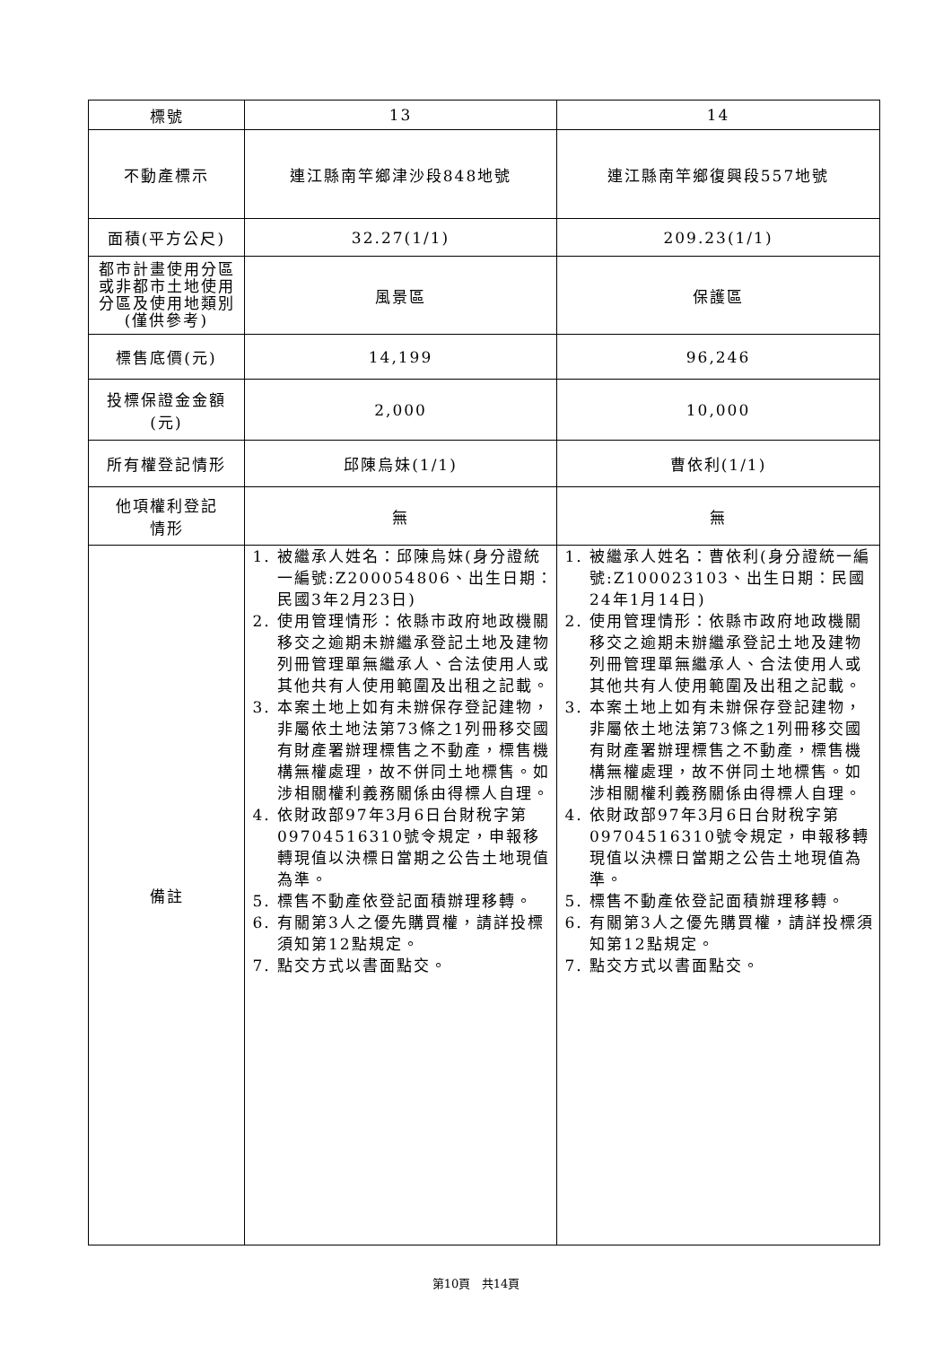| 標號 | 13 | 14 |
| --- | --- | --- |
| 不動產標示 | 連江縣南竿鄉津沙段848地號 | 連江縣南竿鄉復興段557地號 |
| 面積(平方公尺) | 32.27(1/1) | 209.23(1/1) |
| 都市計畫使用分區或非都市土地使用分區及使用地類別(僅供參考) | 風景區 | 保護區 |
| 標售底價(元) | 14,199 | 96,246 |
| 投標保證金金額 (元) | 2,000 | 10,000 |
| 所有權登記情形 | 邱陳烏妹(1/1) | 曹依利(1/1) |
| 他項權利登記 情形 | 無 | 無 |
| 備註 | 1. 被繼承人姓名：邱陳烏妹(身分證統一編號:Z200054806、出生日期：民國3年2月23日) 2. 使用管理情形：依縣市政府地政機關移交之逾期未辦繼承登記土地及建物列冊管理單無繼承人、合法使用人或其他共有人使用範圍及出租之記載。 3. 本案土地上如有未辦保存登記建物，非屬依土地法第73條之1列冊移交國有財產署辦理標售之不動產，標售機構無權處理，故不併同土地標售。如涉相關權利義務關係由得標人自理。 4. 依財政部97年3月6日台財稅字第09704516310號令規定，申報移轉現值以決標日當期之公告土地現值為準。 5. 標售不動產依登記面積辦理移轉。 6. 有關第3人之優先購買權，請詳投標須知第12點規定。 7. 點交方式以書面點交。 | 1. 被繼承人姓名：曹依利(身分證統一編號:Z100023103、出生日期：民國24年1月14日) 2. 使用管理情形：依縣市政府地政機關移交之逾期未辦繼承登記土地及建物列冊管理單無繼承人、合法使用人或其他共有人使用範圍及出租之記載。 3. 本案土地上如有未辦保存登記建物，非屬依土地法第73條之1列冊移交國有財產署辦理標售之不動產，標售機構無權處理，故不併同土地標售。如涉相關權利義務關係由得標人自理。 4. 依財政部97年3月6日台財稅字第09704516310號令規定，申報移轉現值以決標日當期之公告土地現值為準。 5. 標售不動產依登記面積辦理移轉。 6. 有關第3人之優先購買權，請詳投標須知第12點規定。 7. 點交方式以書面點交。 |
第10頁 共14頁